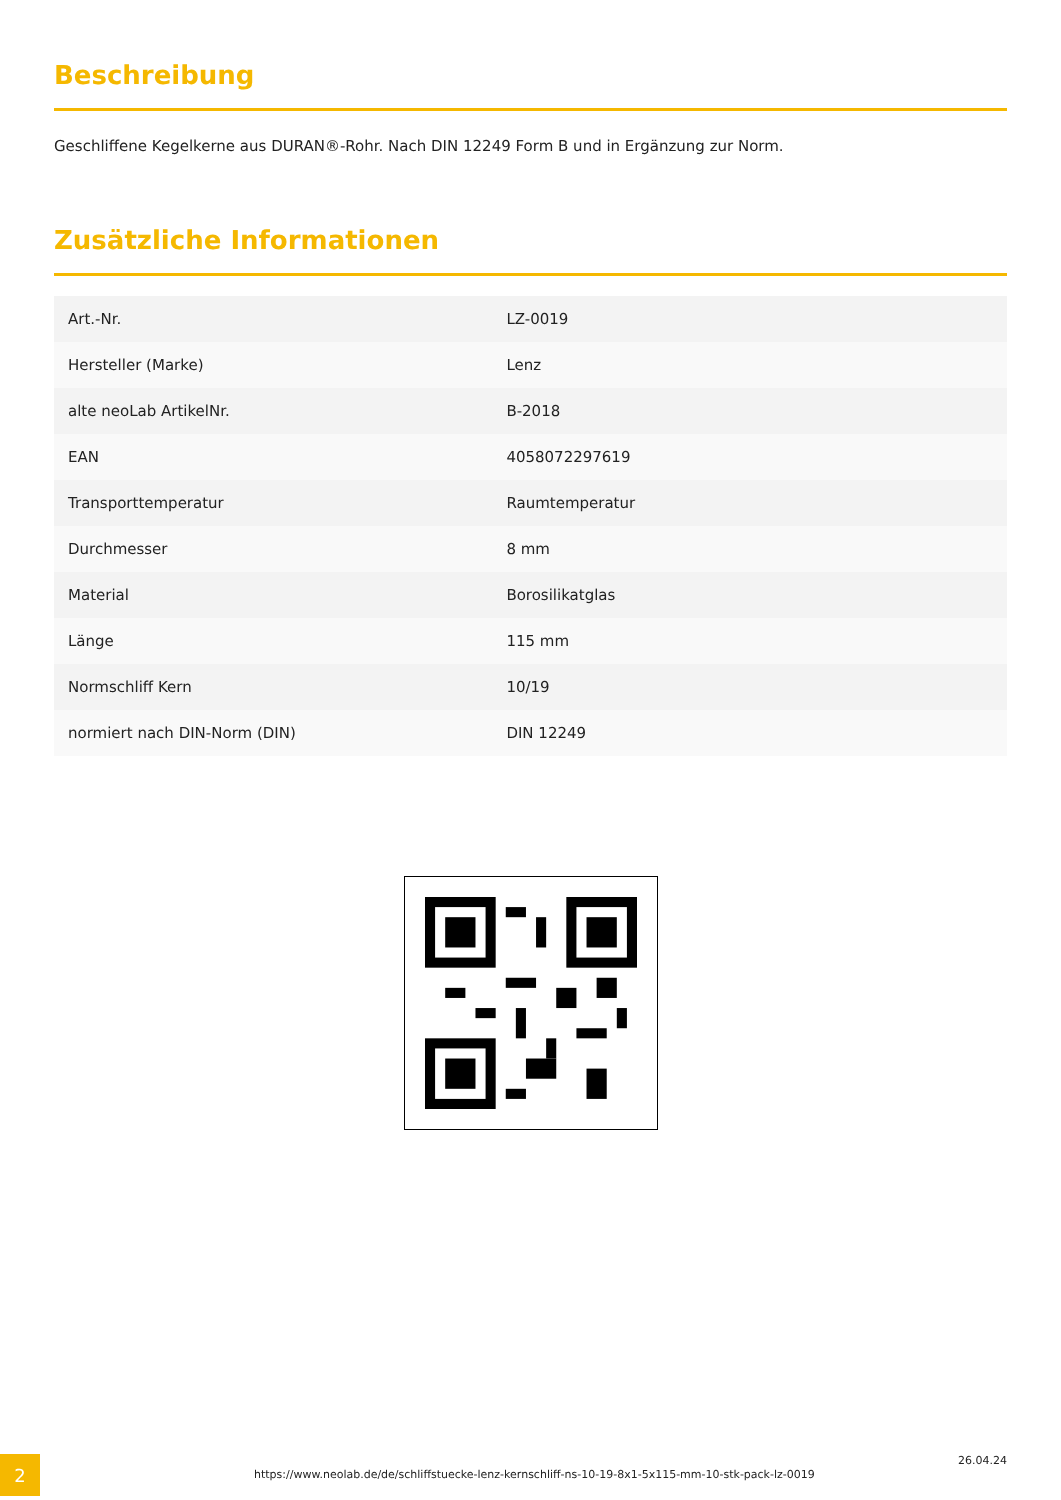Beschreibung
Geschliffene Kegelkerne aus DURAN®-Rohr. Nach DIN 12249 Form B und in Ergänzung zur Norm.
Zusätzliche Informationen
| Art.-Nr. | LZ-0019 |
| Hersteller (Marke) | Lenz |
| alte neoLab ArtikelNr. | B-2018 |
| EAN | 4058072297619 |
| Transporttemperatur | Raumtemperatur |
| Durchmesser | 8 mm |
| Material | Borosilikatglas |
| Länge | 115 mm |
| Normschliff Kern | 10/19 |
| normiert nach DIN-Norm (DIN) | DIN 12249 |
2
https://www.neolab.de/de/schliffstuecke-lenz-kernschliff-ns-10-19-8x1-5x115-mm-10-stk-pack-lz-0019
26.04.24